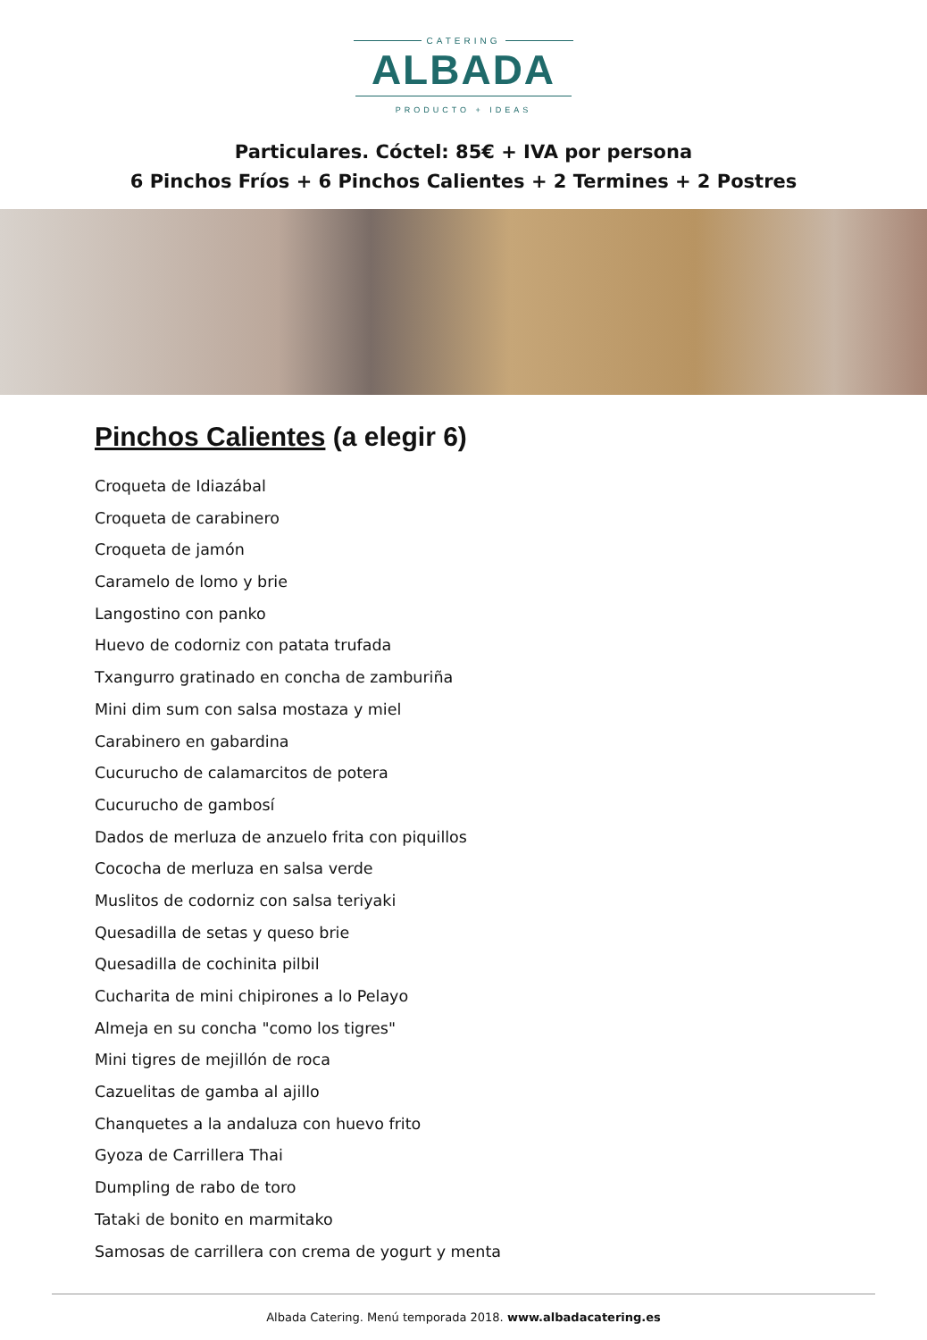CATERING
ALBADA
PRODUCTO + IDEAS
Particulares. Cóctel: 85€ + IVA por persona
6 Pinchos Fríos + 6 Pinchos Calientes + 2 Termines + 2 Postres
Pinchos Calientes (a elegir 6)
Croqueta de Idiazábal
Croqueta de carabinero
Croqueta de jamón
Caramelo de lomo y brie
Langostino con panko
Huevo de codorniz con patata trufada
Txangurro gratinado en concha de zamburiña
Mini dim sum con salsa mostaza y miel
Carabinero en gabardina
Cucurucho de calamarcitos de potera
Cucurucho de gambosí
Dados de merluza de anzuelo frita con piquillos
Cococha de merluza en salsa verde
Muslitos de codorniz con salsa teriyaki
Quesadilla de setas y queso brie
Quesadilla de cochinita pilbil
Cucharita de mini chipirones a lo Pelayo
Almeja en su concha "como los tigres"
Mini tigres de mejillón de roca
Cazuelitas de gamba al ajillo
Chanquetes a la andaluza con huevo frito
Gyoza de Carrillera Thai
Dumpling de rabo de toro
Tataki de bonito en marmitako
Samosas de carrillera con crema de yogurt y menta
Albada Catering. Menú temporada 2018. www.albadacatering.es